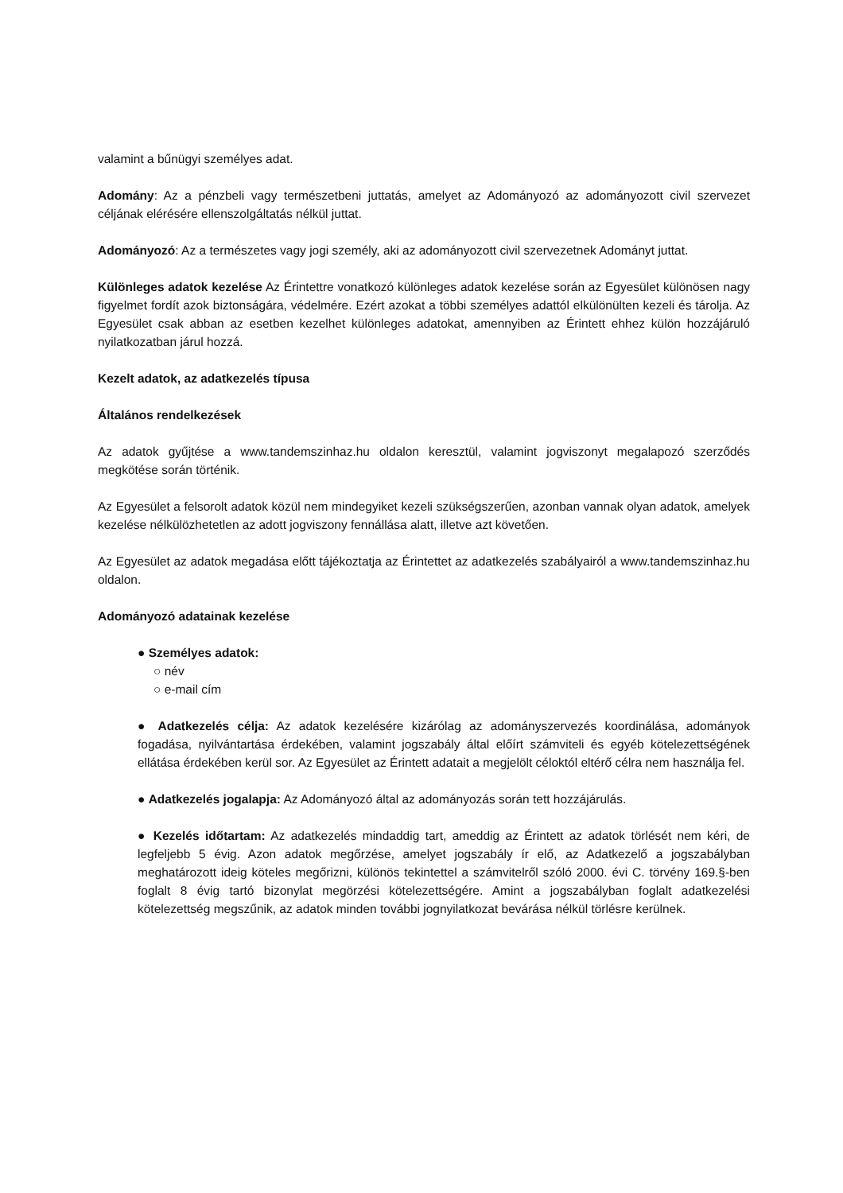valamint a bűnügyi személyes adat.
Adomány: Az a pénzbeli vagy természetbeni juttatás, amelyet az Adományozó az adományozott civil szervezet céljának elérésére ellenszolgáltatás nélkül juttat.
Adományozó: Az a természetes vagy jogi személy, aki az adományozott civil szervezetnek Adományt juttat.
Különleges adatok kezelése Az Érintettre vonatkozó különleges adatok kezelése során az Egyesület különösen nagy figyelmet fordít azok biztonságára, védelmére. Ezért azokat a többi személyes adattól elkülönülten kezeli és tárolja. Az Egyesület csak abban az esetben kezelhet különleges adatokat, amennyiben az Érintett ehhez külön hozzájáruló nyilatkozatban járul hozzá.
Kezelt adatok, az adatkezelés típusa
Általános rendelkezések
Az adatok gyűjtése a www.tandemszinhaz.hu oldalon keresztül, valamint jogviszonyt megalapozó szerződés megkötése során történik.
Az Egyesület a felsorolt adatok közül nem mindegyiket kezeli szükségszerűen, azonban vannak olyan adatok, amelyek kezelése nélkülözhetetlen az adott jogviszony fennállása alatt, illetve azt követően.
Az Egyesület az adatok megadása előtt tájékoztatja az Érintettet az adatkezelés szabályairól a www.tandemszinhaz.hu oldalon.
Adományozó adatainak kezelése
● Személyes adatok:
○ név
○ e-mail cím
● Adatkezelés célja: Az adatok kezelésére kizárólag az adományszervezés koordinálása, adományok fogadása, nyilvántartása érdekében, valamint jogszabály által előírt számviteli és egyéb kötelezettségének ellátása érdekében kerül sor. Az Egyesület az Érintett adatait a megjelölt céloktól eltérő célra nem használja fel.
● Adatkezelés jogalapja: Az Adományozó által az adományozás során tett hozzájárulás.
● Kezelés időtartam: Az adatkezelés mindaddig tart, ameddig az Érintett az adatok törlését nem kéri, de legfeljebb 5 évig. Azon adatok megőrzése, amelyet jogszabály ír elő, az Adatkezelő a jogszabályban meghatározott ideig köteles megőrizni, különös tekintettel a számvitelről szóló 2000. évi C. törvény 169.§-ben foglalt 8 évig tartó bizonylat megörzési kötelezettségére. Amint a jogszabályban foglalt adatkezelési kötelezettség megszűnik, az adatok minden további jognyilatkozat bevárása nélkül törlésre kerülnek.